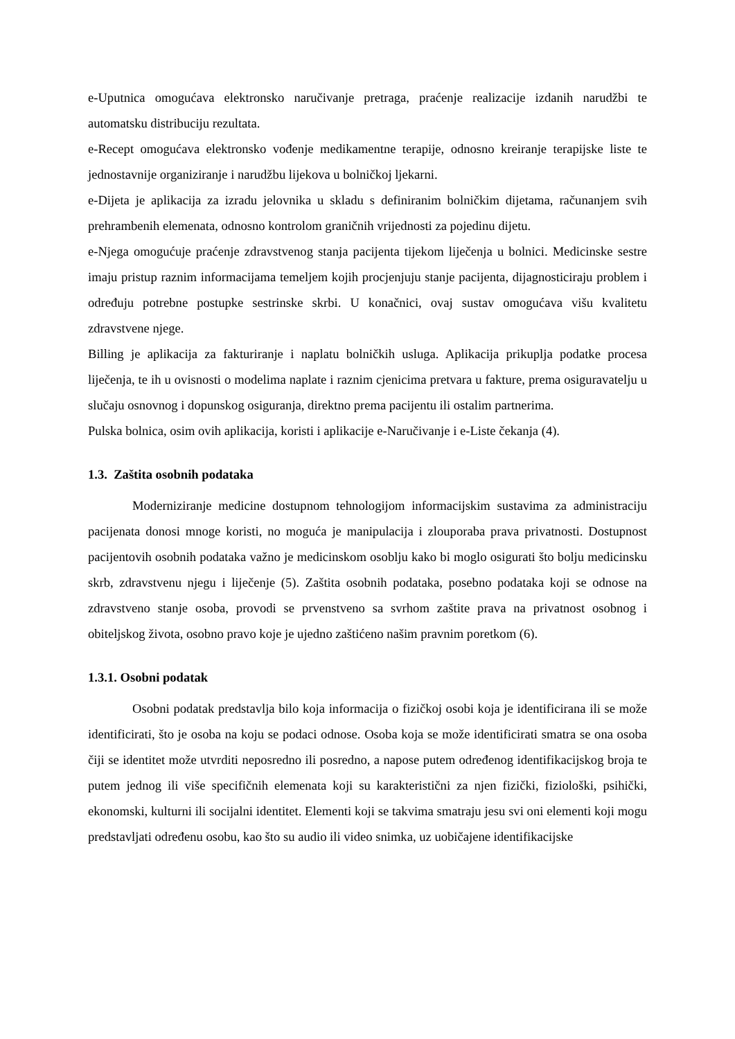e-Uputnica omogućava elektronsko naručivanje pretraga, praćenje realizacije izdanih narudžbi te automatsku distribuciju rezultata.
e-Recept omogućava elektronsko vođenje medikamentne terapije, odnosno kreiranje terapijske liste te jednostavnije organiziranje i narudžbu lijekova u bolničkoj ljekarni.
e-Dijeta je aplikacija za izradu jelovnika u skladu s definiranim bolničkim dijetama, računanjem svih prehrambenih elemenata, odnosno kontrolom graničnih vrijednosti za pojedinu dijetu.
e-Njega omogućuje praćenje zdravstvenog stanja pacijenta tijekom liječenja u bolnici. Medicinske sestre imaju pristup raznim informacijama temeljem kojih procjenjuju stanje pacijenta, dijagnosticiraju problem i određuju potrebne postupke sestrinske skrbi. U konačnici, ovaj sustav omogućava višu kvalitetu zdravstvene njege.
Billing je aplikacija za fakturiranje i naplatu bolničkih usluga. Aplikacija prikuplja podatke procesa liječenja, te ih u ovisnosti o modelima naplate i raznim cjenicima pretvara u fakture, prema osiguravatelju u slučaju osnovnog i dopunskog osiguranja, direktno prema pacijentu ili ostalim partnerima.
Pulska bolnica, osim ovih aplikacija, koristi i aplikacije e-Naručivanje i e-Liste čekanja (4).
1.3. Zaštita osobnih podataka
Moderniziranje medicine dostupnom tehnologijom informacijskim sustavima za administraciju pacijenata donosi mnoge koristi, no moguća je manipulacija i zlouporaba prava privatnosti. Dostupnost pacijentovih osobnih podataka važno je medicinskom osoblju kako bi moglo osigurati što bolju medicinsku skrb, zdravstvenu njegu i liječenje (5). Zaštita osobnih podataka, posebno podataka koji se odnose na zdravstveno stanje osoba, provodi se prvenstveno sa svrhom zaštite prava na privatnost osobnog i obiteljskog života, osobno pravo koje je ujedno zaštićeno našim pravnim poretkom (6).
1.3.1. Osobni podatak
Osobni podatak predstavlja bilo koja informacija o fizičkoj osobi koja je identificirana ili se može identificirati, što je osoba na koju se podaci odnose. Osoba koja se može identificirati smatra se ona osoba čiji se identitet može utvrditi neposredno ili posredno, a napose putem određenog identifikacijskog broja te putem jednog ili više specifičnih elemenata koji su karakteristični za njen fizički, fiziološki, psihički, ekonomski, kulturni ili socijalni identitet. Elementi koji se takvima smatraju jesu svi oni elementi koji mogu predstavljati određenu osobu, kao što su audio ili video snimka, uz uobičajene identifikacijske